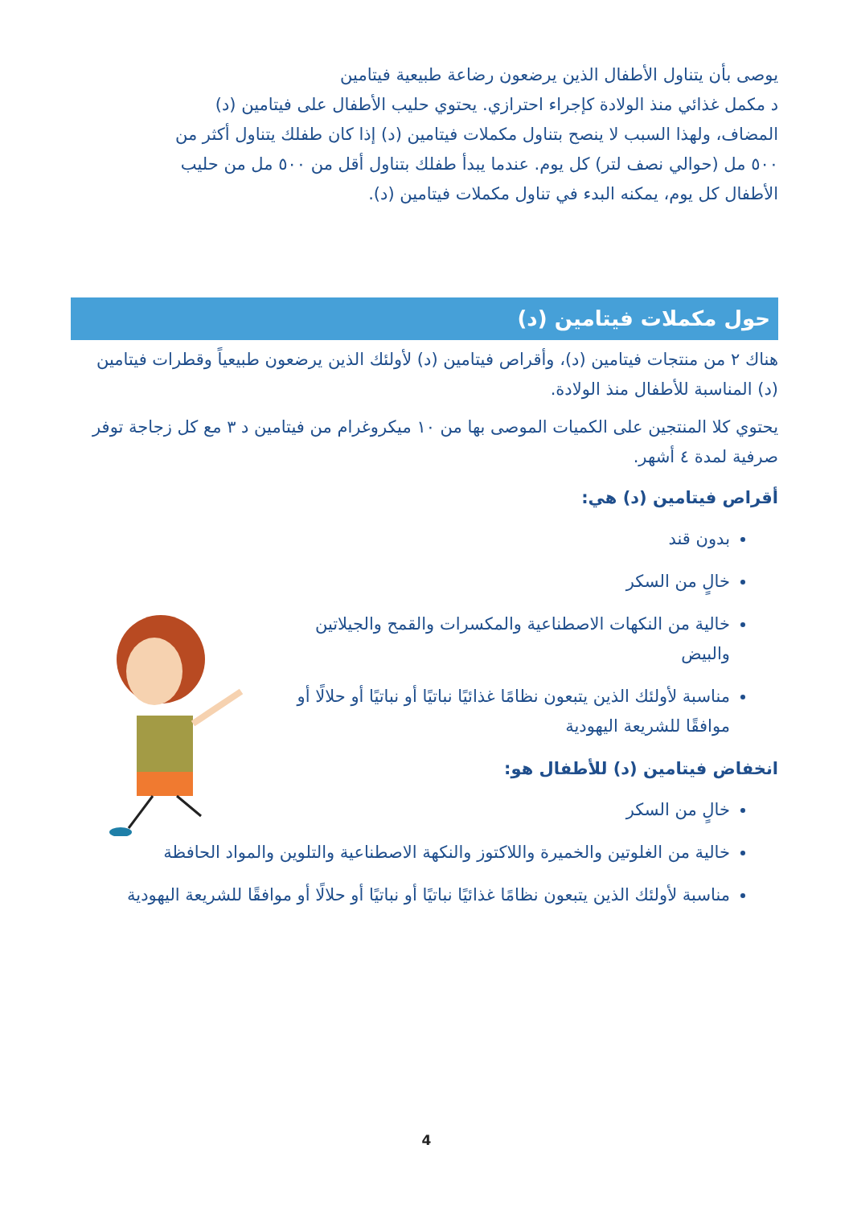يوصى بأن يتناول الأطفال الذين يرضعون رضاعة طبيعية فيتامين
د مكمل غذائي منذ الولادة كإجراء احترازي. يحتوي حليب الأطفال على فيتامين (د)
المضاف، ولهذا السبب لا ينصح بتناول مكملات فيتامين (د) إذا كان طفلك يتناول أكثر من
٥٠٠ مل (حوالي نصف لتر) كل يوم. عندما يبدأ طفلك بتناول أقل من ٥٠٠ مل من حليب
الأطفال كل يوم، يمكنه البدء في تناول مكملات فيتامين (د).
حول مكملات فيتامين (د)
هناك ٢ من منتجات فيتامين (د)، وأقراص فيتامين (د) لأولئك الذين يرضعون طبيعياً وقطرات فيتامين (د) المناسبة للأطفال منذ الولادة.
يحتوي كلا المنتجين على الكميات الموصى بها من ١٠ ميكروغرام من فيتامين د ٣ مع كل زجاجة توفر صرفية لمدة ٤ أشهر.
أقراص فيتامين (د) هي:
بدون قند
خالٍ من السكر
خالية من النكهات الاصطناعية والمكسرات والقمح والجيلاتين والبيض
مناسبة لأولئك الذين يتبعون نظامًا غذائيًا نباتيًا أو نباتيًا أو حلالًا أو موافقًا للشريعة اليهودية
انخفاض فيتامين (د) للأطفال هو:
خالٍ من السكر
خالية من الغلوتين والخميرة واللاكتوز والنكهة الاصطناعية والتلوين والمواد الحافظة
مناسبة لأولئك الذين يتبعون نظامًا غذائيًا نباتيًا أو نباتيًا أو حلالًا أو موافقًا للشريعة اليهودية
4